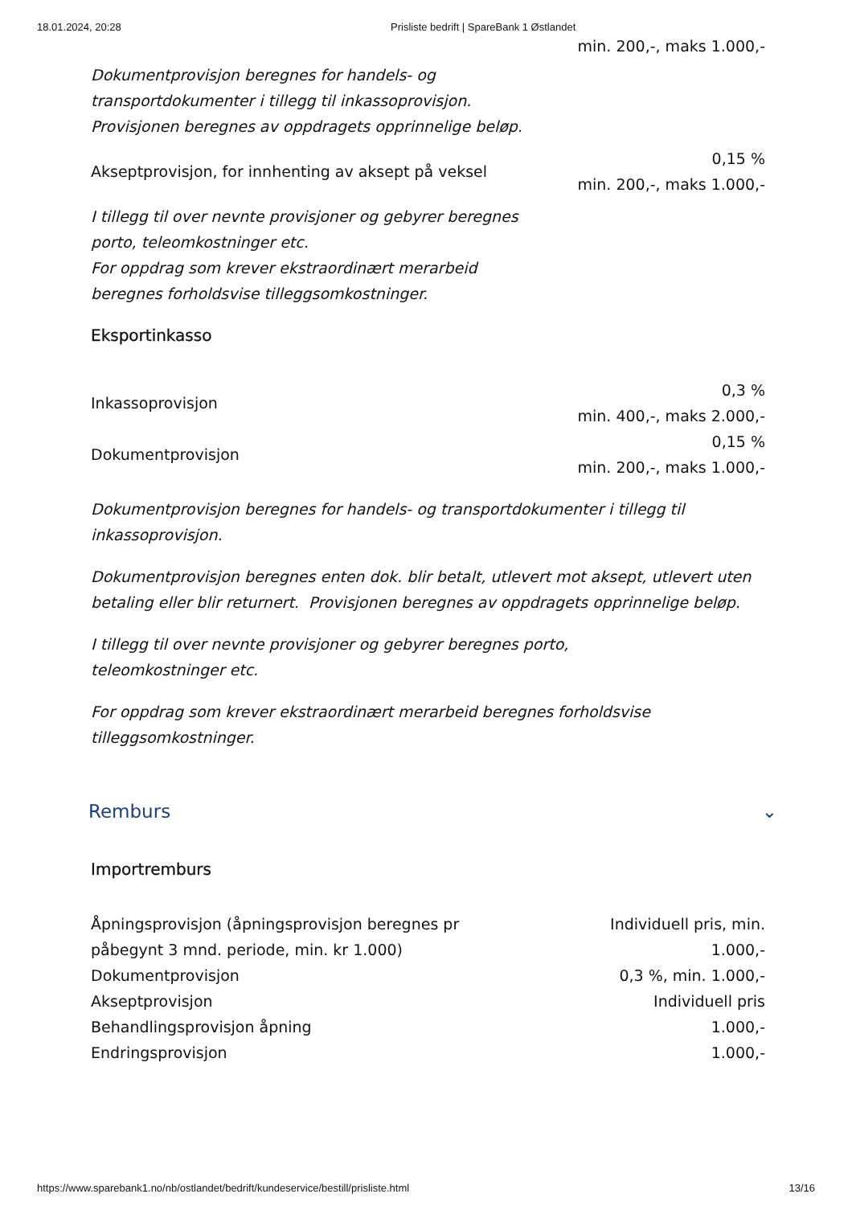18.01.2024, 20:28 Prisliste bedrift | SpareBank 1 Østlandet
| | min. 200,-, maks 1.000,- |
Dokumentprovisjon beregnes for handels- og transportdokumenter i tillegg til inkassoprovisjon. Provisjonen beregnes av oppdragets opprinnelige beløp.
| Akseptprovisjon, for innhenting av aksept på veksel | 0,15 % min. 200,-, maks 1.000,- |
I tillegg til over nevnte provisjoner og gebyrer beregnes porto, teleomkostninger etc.
For oppdrag som krever ekstraordinært merarbeid beregnes forholdsvise tilleggsomkostninger.
Eksportinkasso
| Inkassoprovisjon | 0,3 % min. 400,-, maks 2.000,- |
| Dokumentprovisjon | 0,15 % min. 200,-, maks 1.000,- |
Dokumentprovisjon beregnes for handels- og transportdokumenter i tillegg til inkassoprovisjon.
Dokumentprovisjon beregnes enten dok. blir betalt, utlevert mot aksept, utlevert uten betaling eller blir returnert. Provisjonen beregnes av oppdragets opprinnelige beløp.
I tillegg til over nevnte provisjoner og gebyrer beregnes porto, teleomkostninger etc.
For oppdrag som krever ekstraordinært merarbeid beregnes forholdsvise tilleggsomkostninger.
Remburs ⌄
Importremburs
| Åpningsprovisjon (åpningsprovisjon beregnes pr påbegynt 3 mnd. periode, min. kr 1.000) | Individuell pris, min. 1.000,- |
| Dokumentprovisjon | 0,3 %, min. 1.000,- |
| Akseptprovisjon | Individuell pris |
| Behandlingsprovisjon åpning | 1.000,- |
| Endringsprovisjon | 1.000,- |
https://www.sparebank1.no/nb/ostlandet/bedrift/kundeservice/bestill/prisliste.html 13/16